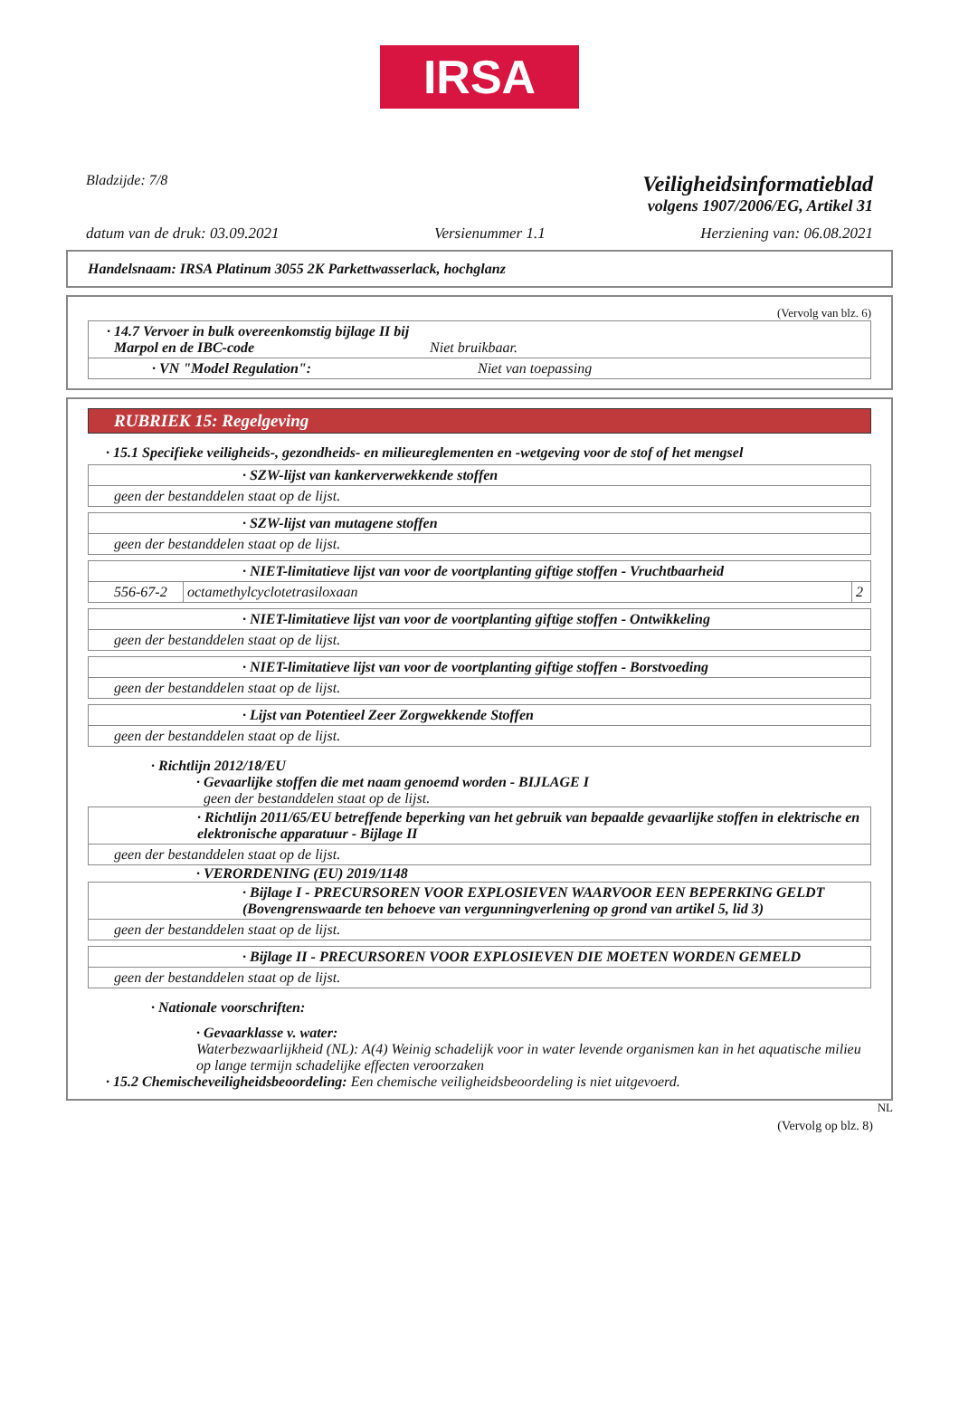IRSA
Bladzijde: 7/8
Veiligheidsinformatieblad
volgens 1907/2006/EG, Artikel 31
datum van de druk: 03.09.2021 Versienummer 1.1 Herziening van: 06.08.2021
Handelsnaam: IRSA Platinum 3055 2K Parkettwasserlack, hochglanz
(Vervolg van blz. 6)
| · 14.7 Vervoer in bulk overeenkomstig bijlage II bij Marpol en de IBC-code Niet bruikbaar. |
| · VN "Model Regulation": Niet van toepassing |
RUBRIEK 15: Regelgeving
· 15.1 Specifieke veiligheids-, gezondheids- en milieureglementen en -wetgeving voor de stof of het mengsel
| · SZW-lijst van kankerverwekkende stoffen |
| geen der bestanddelen staat op de lijst. |
| · SZW-lijst van mutagene stoffen |
| geen der bestanddelen staat op de lijst. |
| · NIET-limitatieve lijst van voor de voortplanting giftige stoffen - Vruchtbaarheid | | |
| 556-67-2 | octamethylcyclotetrasiloxaan | 2 |
| · NIET-limitatieve lijst van voor de voortplanting giftige stoffen - Ontwikkeling |
| geen der bestanddelen staat op de lijst. |
| · NIET-limitatieve lijst van voor de voortplanting giftige stoffen - Borstvoeding |
| geen der bestanddelen staat op de lijst. |
| · Lijst van Potentieel Zeer Zorgwekkende Stoffen |
| geen der bestanddelen staat op de lijst. |
· Richtlijn 2012/18/EU
· Gevaarlijke stoffen die met naam genoemd worden - BIJLAGE I
geen der bestanddelen staat op de lijst.
| · Richtlijn 2011/65/EU betreffende beperking van het gebruik van bepaalde gevaarlijke stoffen in elektrische en elektronische apparatuur - Bijlage II |
| geen der bestanddelen staat op de lijst. |
· VERORDENING (EU) 2019/1148
| · Bijlage I - PRECURSOREN VOOR EXPLOSIEVEN WAARVOOR EEN BEPERKING GELDT (Bovengrenswaarde ten behoeve van vergunningverlening op grond van artikel 5, lid 3) |
| geen der bestanddelen staat op de lijst. |
| · Bijlage II - PRECURSOREN VOOR EXPLOSIEVEN DIE MOETEN WORDEN GEMELD |
| geen der bestanddelen staat op de lijst. |
· Nationale voorschriften:
· Gevaarklasse v. water:
Waterbezwaarlijkheid (NL): A(4) Weinig schadelijk voor in water levende organismen kan in het aquatische milieu op lange termijn schadelijke effecten veroorzaken
· 15.2 Chemischeveiligheidsbeoordeling: Een chemische veiligheidsbeoordeling is niet uitgevoerd.
NL
(Vervolg op blz. 8)